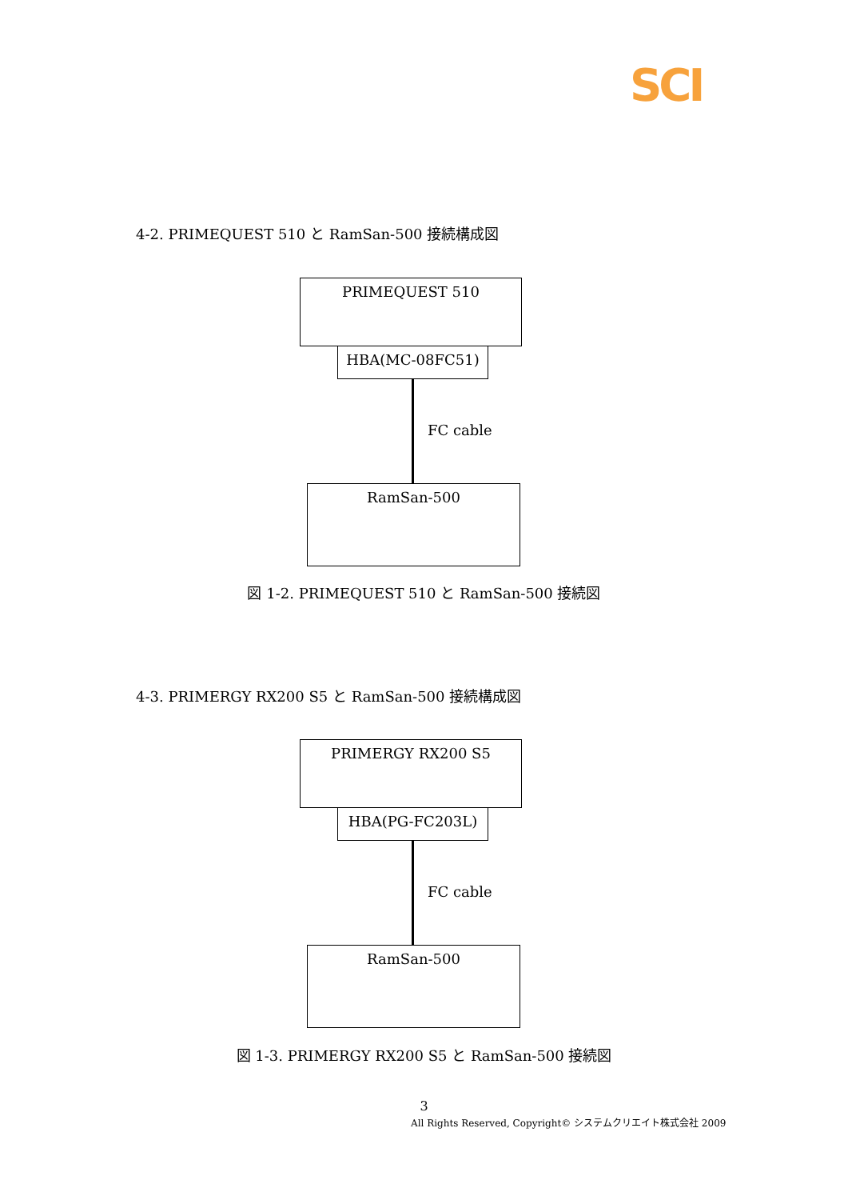SCI
4-2. PRIMEQUEST 510 と RamSan-500 接続構成図
PRIMEQUEST 510
HBA(MC-08FC51)
FC cable
RamSan-500
図 1-2. PRIMEQUEST 510 と RamSan-500 接続図
4-3. PRIMERGY RX200 S5 と RamSan-500 接続構成図
PRIMERGY RX200 S5
HBA(PG-FC203L)
FC cable
RamSan-500
図 1-3. PRIMERGY RX200 S5 と RamSan-500 接続図
3
All Rights Reserved, Copyright© システムクリエイト株式会社 2009